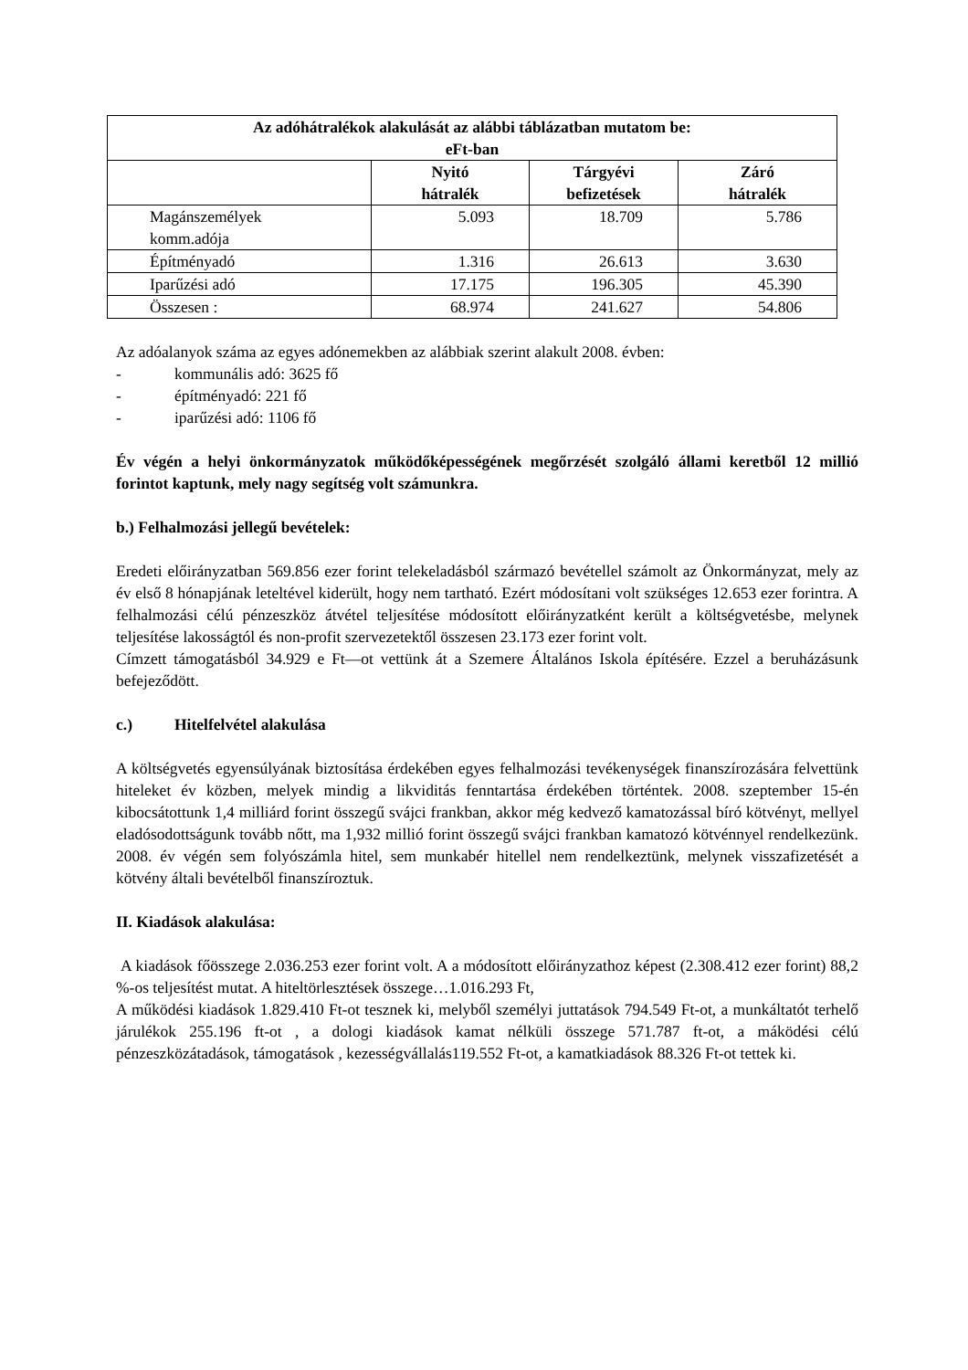| Az adóhátralékok alakulását az alábbi táblázatban mutatom be: eFt-ban | | | |
| --- | --- | --- | --- |
| | Nyitó hátralék | Tárgyévi befizetések | Záró hátralék |
| Magánszemélyek komm.adója | 5.093 | 18.709 | 5.786 |
| Építményadó | 1.316 | 26.613 | 3.630 |
| Iparűzési adó | 17.175 | 196.305 | 45.390 |
| Összesen : | 68.974 | 241.627 | 54.806 |
Az adóalanyok száma az egyes adónemekben az alábbiak szerint alakult 2008. évben:
- kommunális adó: 3625 fő
- építményadó: 221 fő
- iparűzési adó: 1106 fő
Év végén a helyi önkormányzatok működőképességének megőrzését szolgáló állami keretből 12 millió forintot kaptunk, mely nagy segítség volt számunkra.
b.) Felhalmozási jellegű bevételek:
Eredeti előirányzatban 569.856 ezer forint telekeladásból származó bevétellel számolt az Önkormányzat, mely az év első 8 hónapjának leteltével kiderült, hogy nem tartható. Ezért módosítani volt szükséges 12.653 ezer forintra. A felhalmozási célú pénzeszköz átvétel teljesítése módosított előirányzatként került a költségvetésbe, melynek teljesítése lakosságtól és non-profit szervezetektől összesen 23.173 ezer forint volt.
Címzett támogatásból 34.929 e Ft—ot vettünk át a Szemere Általános Iskola építésére. Ezzel a beruházásunk befejeződött.
c.) Hitelfelvétel alakulása
A költségvetés egyensúlyának biztosítása érdekében egyes felhalmozási tevékenységek finanszírozására felvettünk hiteleket év közben, melyek mindig a likviditás fenntartása érdekében történtek. 2008. szeptember 15-én kibocsátottunk 1,4 milliárd forint összegű svájci frankban, akkor még kedvező kamatozással bíró kötvényt, mellyel eladósodottságunk tovább nőtt, ma 1,932 millió forint összegű svájci frankban kamatozó kötvénnyel rendelkezünk. 2008. év végén sem folyószámla hitel, sem munkabér hitellel nem rendelkeztünk, melynek visszafizetését a kötvény általi bevételből finanszíroztuk.
II. Kiadások alakulása:
A kiadások főösszege 2.036.253 ezer forint volt. A a módosított előirányzathoz képest (2.308.412 ezer forint) 88,2 %-os teljesítést mutat. A hiteltörlesztések összege…1.016.293 Ft,
A működési kiadások 1.829.410 Ft-ot tesznek ki, melyből személyi juttatások 794.549 Ft-ot, a munkáltatót terhelő járulékok 255.196 ft-ot , a dologi kiadások kamat nélküli összege 571.787 ft-ot, a máködési célú pénzeszközátadások, támogatások , kezességvállalás119.552 Ft-ot, a kamatkiadások 88.326 Ft-ot tettek ki.